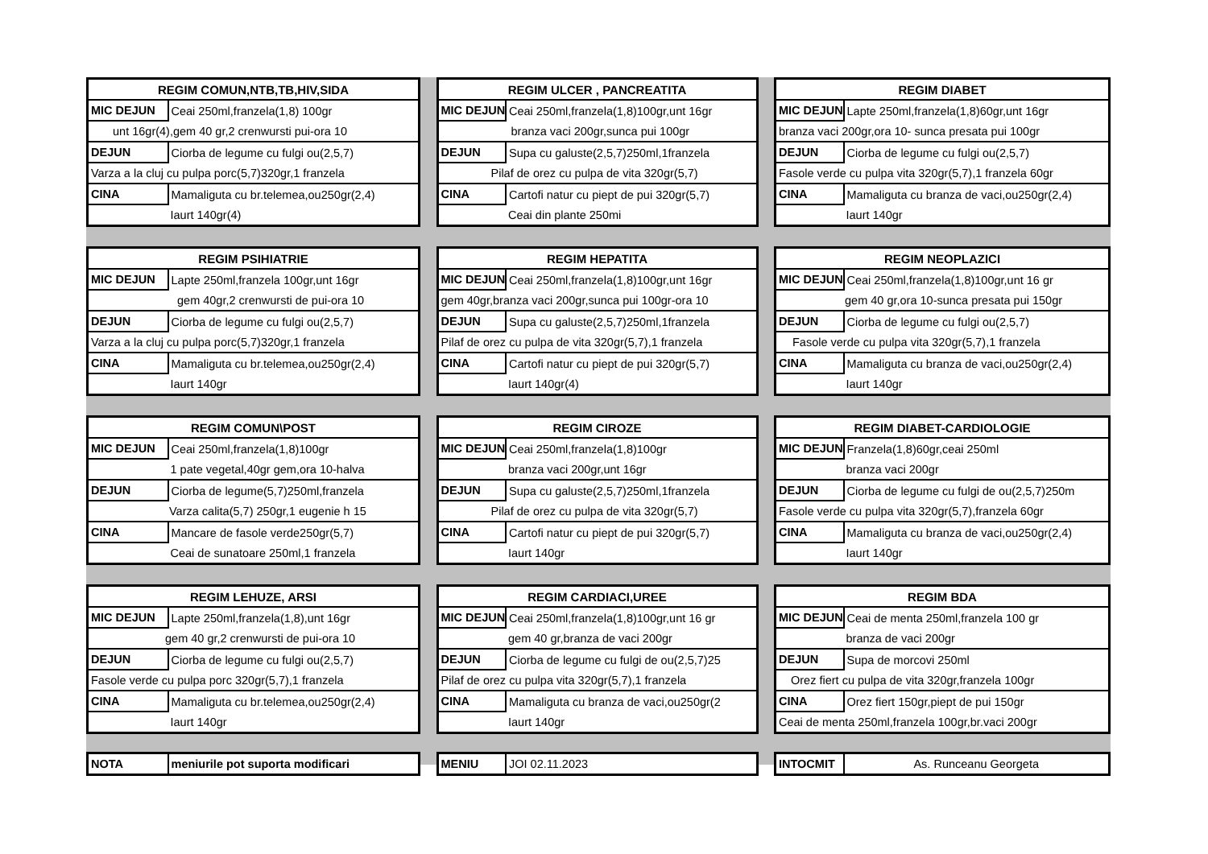| REGIM COMUN,NTB,TB,HIV,SIDA | |
| --- | --- |
| MIC DEJUN | Ceai 250ml,franzela(1,8) 100gr |
| unt 16gr(4),gem 40 gr,2 crenwursti pui-ora 10 | |
| DEJUN | Ciorba de legume cu fulgi ou(2,5,7) |
| Varza a la cluj cu pulpa porc(5,7)320gr,1 franzela | |
| CINA | Mamaliguta cu br.telemea,ou250gr(2,4) |
| | Iaurt 140gr(4) |
| REGIM ULCER , PANCREATITA | |
| --- | --- |
| MIC DEJUN | Ceai 250ml,franzela(1,8)100gr,unt 16gr |
| branza vaci 200gr,sunca pui 100gr | |
| DEJUN | Supa cu galuste(2,5,7)250ml,1franzela |
| Pilaf de orez cu pulpa de vita 320gr(5,7) | |
| CINA | Cartofi natur cu piept de pui 320gr(5,7) |
| | Ceai din plante 250mi |
| REGIM DIABET | |
| --- | --- |
| MIC DEJUN | Lapte 250ml,franzela(1,8)60gr,unt 16gr |
| branza vaci 200gr,ora 10- sunca presata pui 100gr | |
| DEJUN | Ciorba de legume cu fulgi ou(2,5,7) |
| Fasole verde cu pulpa vita 320gr(5,7),1 franzela 60gr | |
| CINA | Mamaliguta cu branza de vaci,ou250gr(2,4) |
| | Iaurt 140gr |
| REGIM PSIHIATRIE | |
| --- | --- |
| MIC DEJUN | Lapte 250ml,franzela 100gr,unt 16gr |
| gem 40gr,2 crenwursti de pui-ora 10 | |
| DEJUN | Ciorba de legume cu fulgi ou(2,5,7) |
| Varza a la cluj cu pulpa porc(5,7)320gr,1 franzela | |
| CINA | Mamaliguta cu br.telemea,ou250gr(2,4) |
| | Iaurt 140gr |
| REGIM HEPATITA | |
| --- | --- |
| MIC DEJUN | Ceai 250ml,franzela(1,8)100gr,unt 16gr |
| gem 40gr,branza vaci 200gr,sunca pui 100gr-ora 10 | |
| DEJUN | Supa cu galuste(2,5,7)250ml,1franzela |
| Pilaf de orez cu pulpa de vita 320gr(5,7),1 franzela | |
| CINA | Cartofi natur cu piept de pui 320gr(5,7) |
| | Iaurt 140gr(4) |
| REGIM NEOPLAZICI | |
| --- | --- |
| MIC DEJUN | Ceai 250ml,franzela(1,8)100gr,unt 16 gr |
| gem 40 gr,ora 10-sunca presata pui 150gr | |
| DEJUN | Ciorba de legume cu fulgi ou(2,5,7) |
| Fasole verde cu pulpa vita 320gr(5,7),1 franzela | |
| CINA | Mamaliguta cu branza de vaci,ou250gr(2,4) |
| | Iaurt 140gr |
| REGIM COMUN\POST | |
| --- | --- |
| MIC DEJUN | Ceai 250ml,franzela(1,8)100gr |
| | 1 pate vegetal,40gr gem,ora 10-halva |
| DEJUN | Ciorba de legume(5,7)250ml,franzela |
| Varza calita(5,7) 250gr,1 eugenie h 15 | |
| CINA | Mancare de fasole verde250gr(5,7) |
| | Ceai de sunatoare 250ml,1 franzela |
| REGIM CIROZE | |
| --- | --- |
| MIC DEJUN | Ceai 250ml,franzela(1,8)100gr |
| | branza vaci 200gr,unt 16gr |
| DEJUN | Supa cu galuste(2,5,7)250ml,1franzela |
| Pilaf de orez cu pulpa de vita 320gr(5,7) | |
| CINA | Cartofi natur cu piept de pui 320gr(5,7) |
| | Iaurt 140gr |
| REGIM DIABET-CARDIOLOGIE | |
| --- | --- |
| MIC DEJUN | Franzela(1,8)60gr,ceai 250ml |
| | branza vaci 200gr |
| DEJUN | Ciorba de legume cu fulgi de ou(2,5,7)250m |
| Fasole verde cu pulpa vita 320gr(5,7),franzela 60gr | |
| CINA | Mamaliguta cu branza de vaci,ou250gr(2,4) |
| | Iaurt 140gr |
| REGIM LEHUZE, ARSI | |
| --- | --- |
| MIC DEJUN | Lapte 250ml,franzela(1,8),unt 16gr |
| gem 40 gr,2 crenwursti de pui-ora 10 | |
| DEJUN | Ciorba de legume cu fulgi ou(2,5,7) |
| Fasole verde cu pulpa porc 320gr(5,7),1 franzela | |
| CINA | Mamaliguta cu br.telemea,ou250gr(2,4) |
| | Iaurt 140gr |
| REGIM CARDIACI,UREE | |
| --- | --- |
| MIC DEJUN | Ceai 250ml,franzela(1,8)100gr,unt 16 gr |
| | gem 40 gr,branza de vaci 200gr |
| DEJUN | Ciorba de legume cu fulgi de ou(2,5,7)25 |
| Pilaf de orez cu pulpa vita 320gr(5,7),1 franzela | |
| CINA | Mamaliguta cu branza de vaci,ou250gr(2 |
| | Iaurt 140gr |
| REGIM BDA | |
| --- | --- |
| MIC DEJUN | Ceai de menta 250ml,franzela 100 gr |
| | branza de vaci 200gr |
| DEJUN | Supa de morcovi 250ml |
| Orez fiert cu pulpa de vita 320gr,franzela 100gr | |
| CINA | Orez fiert 150gr,piept de pui 150gr |
| Ceai de menta 250ml,franzela 100gr,br.vaci 200gr | |
| NOTA | meniurile pot suporta modificari |
| MENIU | JOI 02.11.2023 |
| INTOCMIT | As. Runceanu Georgeta |